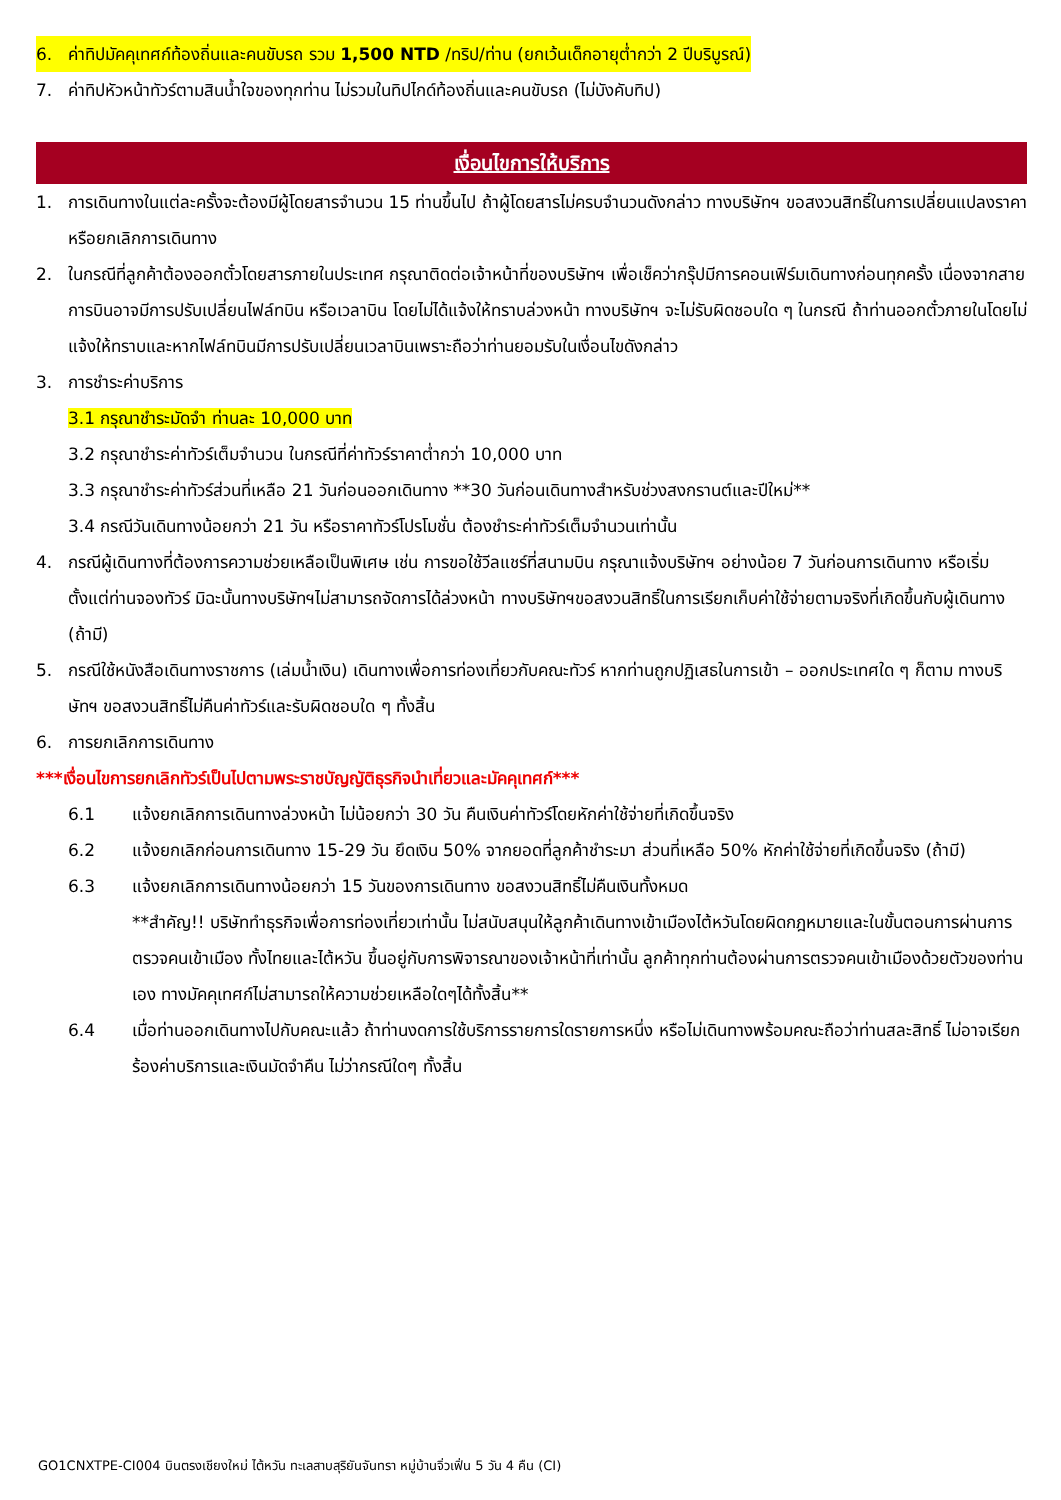6. ค่าทิปมัคคุเทศก์ท้องถิ่นและคนขับรถ รวม 1,500 NTD /ทริป/ท่าน (ยกเว้นเด็กอายุต่ำกว่า 2 ปีบริบูรณ์)
7. ค่าทิปหัวหน้าทัวร์ตามสินน้ำใจของทุกท่าน ไม่รวมในทิปไกด์ท้องถิ่นและคนขับรถ (ไม่บังคับทิป)
เงื่อนไขการให้บริการ
1. การเดินทางในแต่ละครั้งจะต้องมีผู้โดยสารจำนวน 15 ท่านขึ้นไป ถ้าผู้โดยสารไม่ครบจำนวนดังกล่าว ทางบริษัทฯ ขอสงวนสิทธิ์ในการเปลี่ยนแปลงราคาหรือยกเลิกการเดินทาง
2. ในกรณีที่ลูกค้าต้องออกตั๋วโดยสารภายในประเทศ กรุณาติดต่อเจ้าหน้าที่ของบริษัทฯ เพื่อเช็คว่ากรุ๊ปมีการคอนเฟิร์มเดินทางก่อนทุกครั้ง เนื่องจากสายการบินอาจมีการปรับเปลี่ยนไฟล์ทบิน หรือเวลาบิน โดยไม่ได้แจ้งให้ทราบล่วงหน้า ทางบริษัทฯ จะไม่รับผิดชอบใด ๆ ในกรณี ถ้าท่านออกตั๋วภายในโดยไม่แจ้งให้ทราบและหากไฟล์ทบินมีการปรับเปลี่ยนเวลาบินเพราะถือว่าท่านยอมรับในเงื่อนไขดังกล่าว
3. การชำระค่าบริการ
3.1 กรุณาชำระมัดจำ ท่านละ 10,000 บาท
3.2 กรุณาชำระค่าทัวร์เต็มจำนวน ในกรณีที่ค่าทัวร์ราคาต่ำกว่า 10,000 บาท
3.3 กรุณาชำระค่าทัวร์ส่วนที่เหลือ 21 วันก่อนออกเดินทาง **30 วันก่อนเดินทางสำหรับช่วงสงกรานต์และปีใหม่**
3.4 กรณีวันเดินทางน้อยกว่า 21 วัน หรือราคาทัวร์โปรโมชั่น ต้องชำระค่าทัวร์เต็มจำนวนเท่านั้น
4. กรณีผู้เดินทางที่ต้องการความช่วยเหลือเป็นพิเศษ เช่น การขอใช้วีลแชร์ที่สนามบิน กรุณาแจ้งบริษัทฯ อย่างน้อย 7 วันก่อนการเดินทาง หรือเริ่มตั้งแต่ท่านจองทัวร์ มิฉะนั้นทางบริษัทฯไม่สามารถจัดการได้ล่วงหน้า ทางบริษัทฯขอสงวนสิทธิ์ในการเรียกเก็บค่าใช้จ่ายตามจริงที่เกิดขึ้นกับผู้เดินทาง (ถ้ามี)
5. กรณีใช้หนังสือเดินทางราชการ (เล่มน้ำเงิน) เดินทางเพื่อการท่องเที่ยวกับคณะทัวร์ หากท่านถูกปฏิเสธในการเข้า – ออกประเทศใด ๆ ก็ตาม ทางบริษัทฯ ขอสงวนสิทธิ์ไม่คืนค่าทัวร์และรับผิดชอบใด ๆ ทั้งสิ้น
6. การยกเลิกการเดินทาง
***เงื่อนไขการยกเลิกทัวร์เป็นไปตามพระราชบัญญัติธุรกิจนำเที่ยวและมัคคุเทศก์***
6.1 แจ้งยกเลิกการเดินทางล่วงหน้า ไม่น้อยกว่า 30 วัน คืนเงินค่าทัวร์โดยหักค่าใช้จ่ายที่เกิดขึ้นจริง
6.2 แจ้งยกเลิกก่อนการเดินทาง 15-29 วัน ยึดเงิน 50% จากยอดที่ลูกค้าชำระมา ส่วนที่เหลือ 50% หักค่าใช้จ่ายที่เกิดขึ้นจริง (ถ้ามี)
6.3 แจ้งยกเลิกการเดินทางน้อยกว่า 15 วันของการเดินทาง ขอสงวนสิทธิ์ไม่คืนเงินทั้งหมด
**สำคัญ!! บริษัททำธุรกิจเพื่อการท่องเที่ยวเท่านั้น ไม่สนับสนุนให้ลูกค้าเดินทางเข้าเมืองไต้หวันโดยผิดกฎหมายและในขั้นตอนการผ่านการตรวจคนเข้าเมือง ทั้งไทยและไต้หวัน ขึ้นอยู่กับการพิจารณาของเจ้าหน้าที่เท่านั้น ลูกค้าทุกท่านต้องผ่านการตรวจคนเข้าเมืองด้วยตัวของท่านเอง ทางมัคคุเทศก์ไม่สามารถให้ความช่วยเหลือใดๆได้ทั้งสิ้น**
6.4 เมื่อท่านออกเดินทางไปกับคณะแล้ว ถ้าท่านงดการใช้บริการรายการใดรายการหนึ่ง หรือไม่เดินทางพร้อมคณะถือว่าท่านสละสิทธิ์ ไม่อาจเรียกร้องค่าบริการและเงินมัดจำคืน ไม่ว่ากรณีใดๆ ทั้งสิ้น
GO1CNXTPE-CI004 บินตรงเชียงใหม่ ไต้หวัน ทะเลสาบสุริยันจันทรา หมู่บ้านจิ่วเฟิ่น 5 วัน 4 คืน (CI)